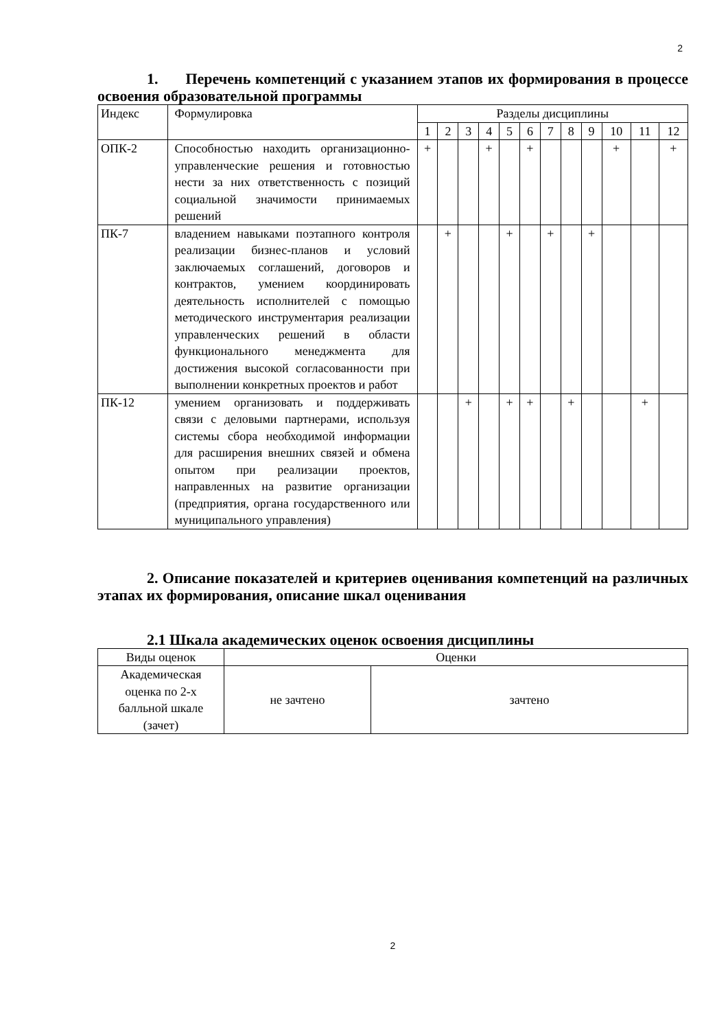2
1. Перечень компетенций с указанием этапов их формирования в процессе освоения образовательной программы
| Индекс | Формулировка | Разделы дисциплины | | | | | | | | | | | |
| --- | --- | --- | --- | --- | --- | --- | --- | --- | --- | --- | --- | --- | --- |
| | | 1 | 2 | 3 | 4 | 5 | 6 | 7 | 8 | 9 | 10 | 11 | 12 |
| ОПК-2 | Способностью находить организационно-управленческие решения и готовностью нести за них ответственность с позиций социальной значимости принимаемых решений | + | | | + | | + | | | | + | | + |
| ПК-7 | владением навыками поэтапного контроля реализации бизнес-планов и условий заключаемых соглашений, договоров и контрактов, умением координировать деятельность исполнителей с помощью методического инструментария реализации управленческих решений в области функционального менеджмента для достижения высокой согласованности при выполнении конкретных проектов и работ | | + | | | + | | + | | + | | | |
| ПК-12 | умением организовать и поддерживать связи с деловыми партнерами, используя системы сбора необходимой информации для расширения внешних связей и обмена опытом при реализации проектов, направленных на развитие организации (предприятия, органа государственного или муниципального управления) | | | + | | + | + | | + | | | + | |
2. Описание показателей и критериев оценивания компетенций на различных этапах их формирования, описание шкал оценивания
2.1 Шкала академических оценок освоения дисциплины
| Виды оценок | Оценки | |
| Академическая оценка по 2-х балльной шкале (зачет) | не зачтено | зачтено |
2